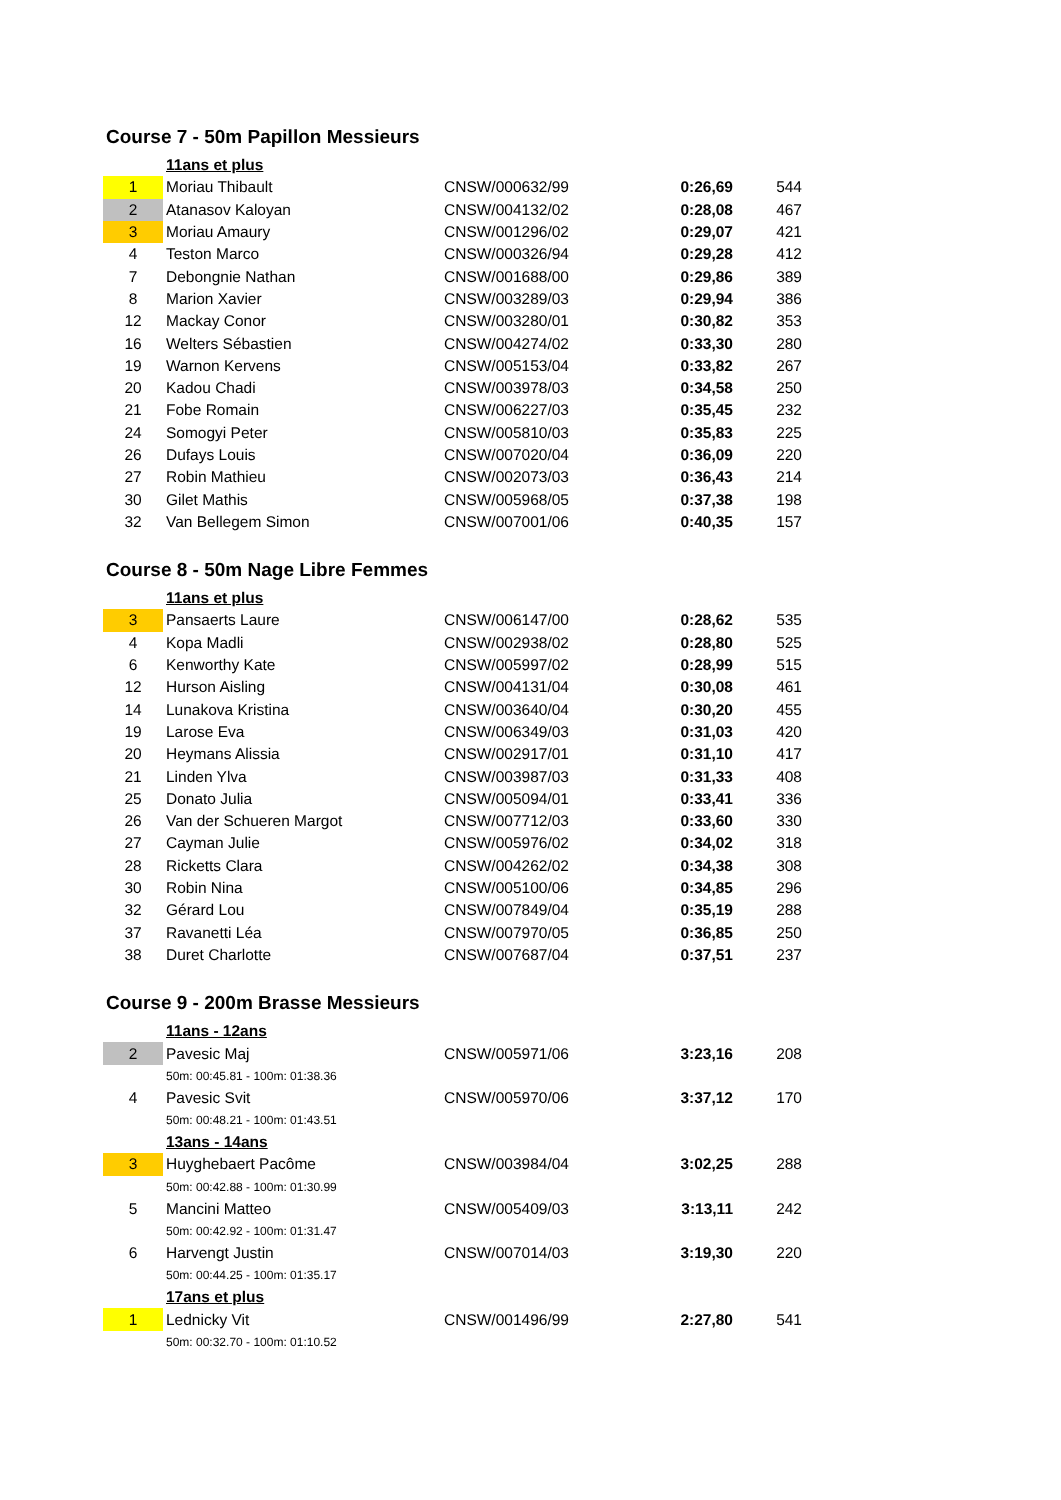Course 7 - 50m Papillon Messieurs
| | 11ans et plus | | | |
| 1 | Moriau Thibault | CNSW/000632/99 | 0:26,69 | 544 |
| 2 | Atanasov Kaloyan | CNSW/004132/02 | 0:28,08 | 467 |
| 3 | Moriau Amaury | CNSW/001296/02 | 0:29,07 | 421 |
| 4 | Teston Marco | CNSW/000326/94 | 0:29,28 | 412 |
| 7 | Debongnie Nathan | CNSW/001688/00 | 0:29,86 | 389 |
| 8 | Marion Xavier | CNSW/003289/03 | 0:29,94 | 386 |
| 12 | Mackay Conor | CNSW/003280/01 | 0:30,82 | 353 |
| 16 | Welters Sébastien | CNSW/004274/02 | 0:33,30 | 280 |
| 19 | Warnon Kervens | CNSW/005153/04 | 0:33,82 | 267 |
| 20 | Kadou Chadi | CNSW/003978/03 | 0:34,58 | 250 |
| 21 | Fobe Romain | CNSW/006227/03 | 0:35,45 | 232 |
| 24 | Somogyi Peter | CNSW/005810/03 | 0:35,83 | 225 |
| 26 | Dufays Louis | CNSW/007020/04 | 0:36,09 | 220 |
| 27 | Robin Mathieu | CNSW/002073/03 | 0:36,43 | 214 |
| 30 | Gilet Mathis | CNSW/005968/05 | 0:37,38 | 198 |
| 32 | Van Bellegem Simon | CNSW/007001/06 | 0:40,35 | 157 |
Course 8 - 50m Nage Libre Femmes
| | 11ans et plus | | | |
| 3 | Pansaerts Laure | CNSW/006147/00 | 0:28,62 | 535 |
| 4 | Kopa Madli | CNSW/002938/02 | 0:28,80 | 525 |
| 6 | Kenworthy Kate | CNSW/005997/02 | 0:28,99 | 515 |
| 12 | Hurson Aisling | CNSW/004131/04 | 0:30,08 | 461 |
| 14 | Lunakova Kristina | CNSW/003640/04 | 0:30,20 | 455 |
| 19 | Larose Eva | CNSW/006349/03 | 0:31,03 | 420 |
| 20 | Heymans Alissia | CNSW/002917/01 | 0:31,10 | 417 |
| 21 | Linden Ylva | CNSW/003987/03 | 0:31,33 | 408 |
| 25 | Donato Julia | CNSW/005094/01 | 0:33,41 | 336 |
| 26 | Van der Schueren Margot | CNSW/007712/03 | 0:33,60 | 330 |
| 27 | Cayman Julie | CNSW/005976/02 | 0:34,02 | 318 |
| 28 | Ricketts Clara | CNSW/004262/02 | 0:34,38 | 308 |
| 30 | Robin Nina | CNSW/005100/06 | 0:34,85 | 296 |
| 32 | Gérard Lou | CNSW/007849/04 | 0:35,19 | 288 |
| 37 | Ravanetti Léa | CNSW/007970/05 | 0:36,85 | 250 |
| 38 | Duret Charlotte | CNSW/007687/04 | 0:37,51 | 237 |
Course 9 - 200m Brasse Messieurs
| | 11ans - 12ans | | | |
| 2 | Pavesic Maj | CNSW/005971/06 | 3:23,16 | 208 |
| | 50m: 00:45.81 - 100m: 01:38.36 | | | |
| 4 | Pavesic Svit | CNSW/005970/06 | 3:37,12 | 170 |
| | 50m: 00:48.21 - 100m: 01:43.51 | | | |
| | 13ans - 14ans | | | |
| 3 | Huyghebaert Pacôme | CNSW/003984/04 | 3:02,25 | 288 |
| | 50m: 00:42.88 - 100m: 01:30.99 | | | |
| 5 | Mancini Matteo | CNSW/005409/03 | 3:13,11 | 242 |
| | 50m: 00:42.92 - 100m: 01:31.47 | | | |
| 6 | Harvengt Justin | CNSW/007014/03 | 3:19,30 | 220 |
| | 50m: 00:44.25 - 100m: 01:35.17 | | | |
| | 17ans et plus | | | |
| 1 | Lednicky Vit | CNSW/001496/99 | 2:27,80 | 541 |
| | 50m: 00:32.70 - 100m: 01:10.52 | | | |